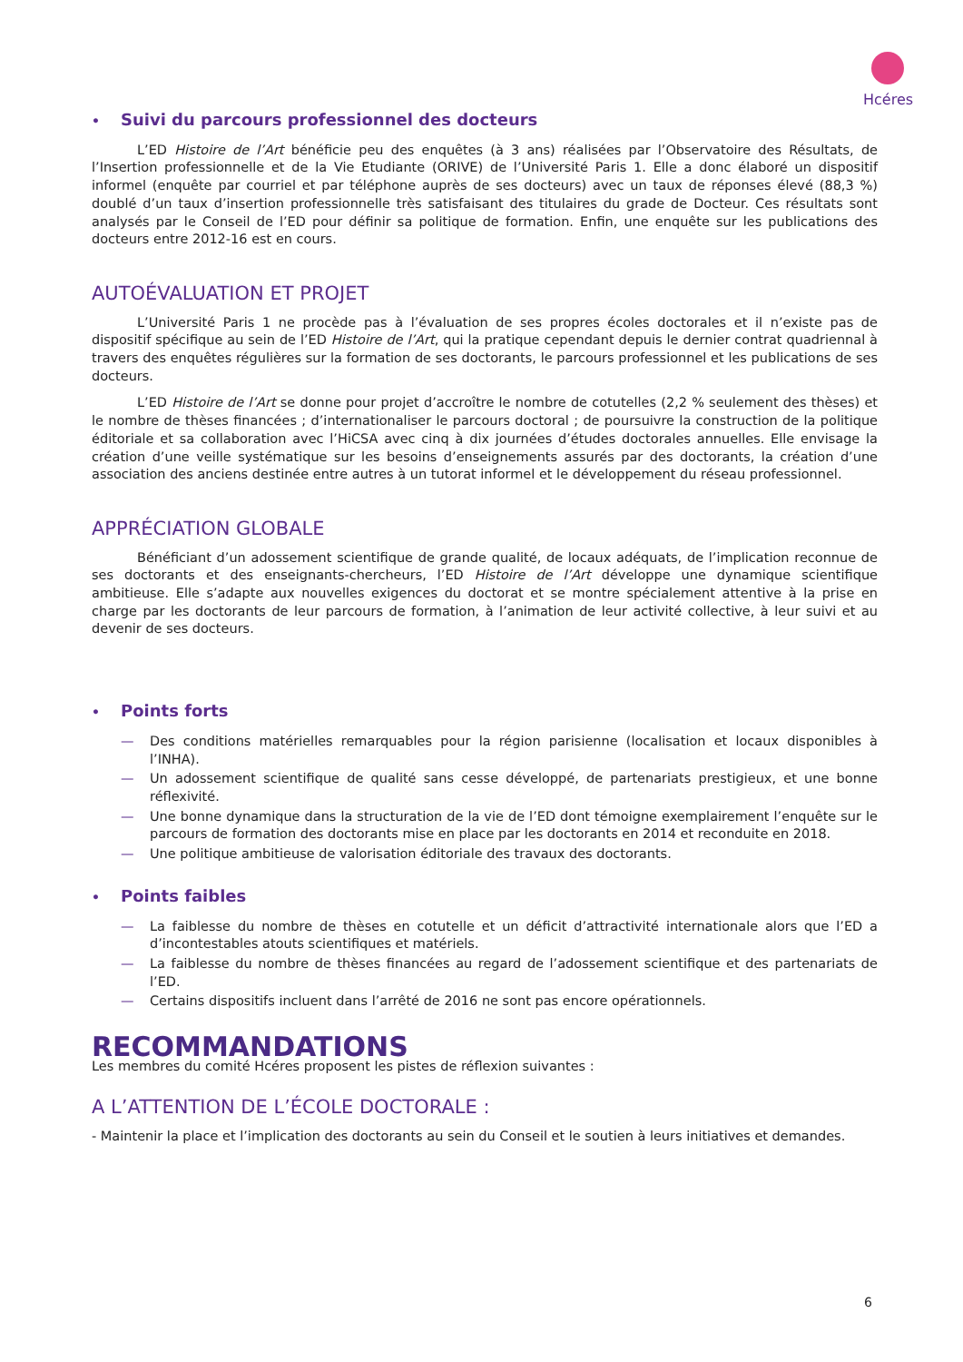Hcéres
• Suivi du parcours professionnel des docteurs
L’ED Histoire de l’Art bénéficie peu des enquêtes (à 3 ans) réalisées par l’Observatoire des Résultats, de l’Insertion professionnelle et de la Vie Etudiante (ORIVE) de l’Université Paris 1. Elle a donc élaboré un dispositif informel (enquête par courriel et par téléphone auprès de ses docteurs) avec un taux de réponses élevé (88,3 %) doublé d’un taux d’insertion professionnelle très satisfaisant des titulaires du grade de Docteur. Ces résultats sont analysés par le Conseil de l’ED pour définir sa politique de formation. Enfin, une enquête sur les publications des docteurs entre 2012-16 est en cours.
AUTOÉVALUATION ET PROJET
L’Université Paris 1 ne procède pas à l’évaluation de ses propres écoles doctorales et il n’existe pas de dispositif spécifique au sein de l’ED Histoire de l’Art, qui la pratique cependant depuis le dernier contrat quadriennal à travers des enquêtes régulières sur la formation de ses doctorants, le parcours professionnel et les publications de ses docteurs.
L’ED Histoire de l’Art se donne pour projet d’accroître le nombre de cotutelles (2,2 % seulement des thèses) et le nombre de thèses financées ; d’internationaliser le parcours doctoral ; de poursuivre la construction de la politique éditoriale et sa collaboration avec l’HiCSA avec cinq à dix journées d’études doctorales annuelles. Elle envisage la création d’une veille systématique sur les besoins d’enseignements assurés par des doctorants, la création d’une association des anciens destinée entre autres à un tutorat informel et le développement du réseau professionnel.
APPRÉCIATION GLOBALE
Bénéficiant d’un adossement scientifique de grande qualité, de locaux adéquats, de l’implication reconnue de ses doctorants et des enseignants-chercheurs, l’ED Histoire de l’Art développe une dynamique scientifique ambitieuse. Elle s’adapte aux nouvelles exigences du doctorat et se montre spécialement attentive à la prise en charge par les doctorants de leur parcours de formation, à l’animation de leur activité collective, à leur suivi et au devenir de ses docteurs.
• Points forts
— Des conditions matérielles remarquables pour la région parisienne (localisation et locaux disponibles à l’INHA).
— Un adossement scientifique de qualité sans cesse développé, de partenariats prestigieux, et une bonne réflexivité.
— Une bonne dynamique dans la structuration de la vie de l’ED dont témoigne exemplairement l’enquête sur le parcours de formation des doctorants mise en place par les doctorants en 2014 et reconduite en 2018.
— Une politique ambitieuse de valorisation éditoriale des travaux des doctorants.
• Points faibles
— La faiblesse du nombre de thèses en cotutelle et un déficit d’attractivité internationale alors que l’ED a d’incontestables atouts scientifiques et matériels.
— La faiblesse du nombre de thèses financées au regard de l’adossement scientifique et des partenariats de l’ED.
— Certains dispositifs incluent dans l’arrêté de 2016 ne sont pas encore opérationnels.
RECOMMANDATIONS
Les membres du comité Hcéres proposent les pistes de réflexion suivantes :
A L’ATTENTION DE L’ÉCOLE DOCTORALE :
- Maintenir la place et l’implication des doctorants au sein du Conseil et le soutien à leurs initiatives et demandes.
6